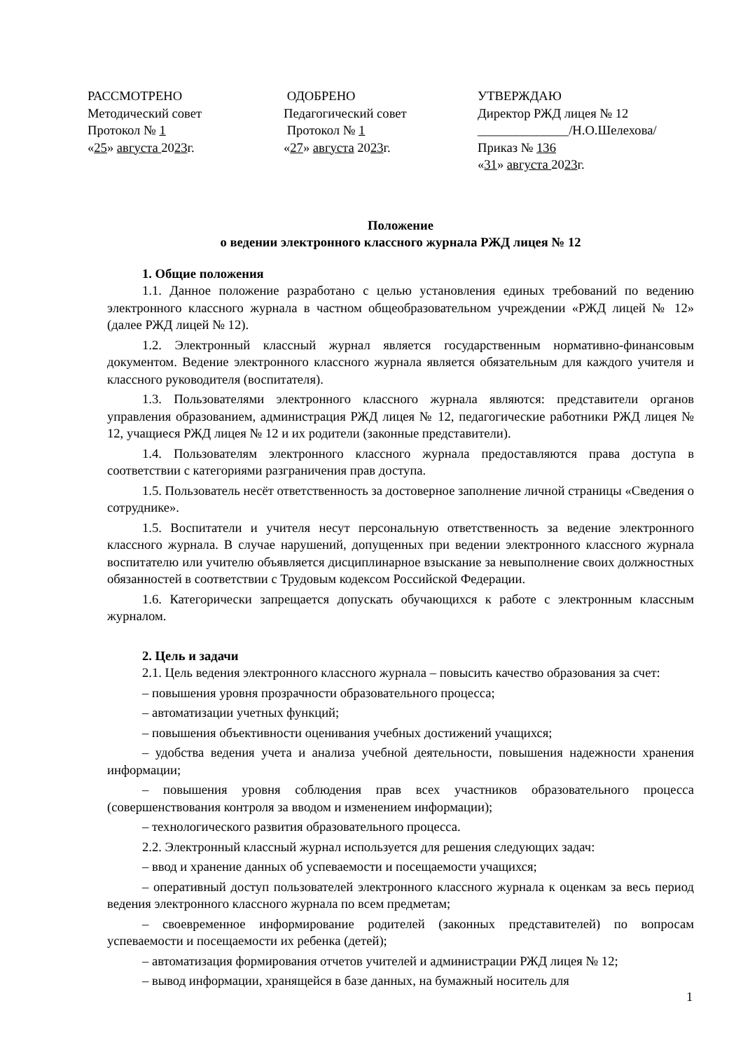РАССМОТРЕНО
Методический совет
Протокол № 1
«25» августа 2023г.
ОДОБРЕНО
Педагогический совет
Протокол № 1
«27» августа 2023г.
УТВЕРЖДАЮ
Директор РЖД лицея № 12
______________/Н.О.Шелехова/
Приказ № 136
«31» августа 2023г.
Положение
о ведении электронного классного журнала РЖД лицея № 12
1. Общие положения
1.1. Данное положение разработано с целью установления единых требований по ведению электронного классного журнала в частном общеобразовательном учреждении «РЖД лицей № 12» (далее РЖД лицей № 12).
1.2. Электронный классный журнал является государственным нормативно-финансовым документом. Ведение электронного классного журнала является обязательным для каждого учителя и классного руководителя (воспитателя).
1.3. Пользователями электронного классного журнала являются: представители органов управления образованием, администрация РЖД лицея № 12, педагогические работники РЖД лицея № 12, учащиеся РЖД лицея № 12 и их родители (законные представители).
1.4. Пользователям электронного классного журнала предоставляются права доступа в соответствии с категориями разграничения прав доступа.
1.5. Пользователь несёт ответственность за достоверное заполнение личной страницы «Сведения о сотруднике».
1.5. Воспитатели и учителя несут персональную ответственность за ведение электронного классного журнала. В случае нарушений, допущенных при ведении электронного классного журнала воспитателю или учителю объявляется дисциплинарное взыскание за невыполнение своих должностных обязанностей в соответствии с Трудовым кодексом Российской Федерации.
1.6. Категорически запрещается допускать обучающихся к работе с электронным классным журналом.
2. Цель и задачи
2.1. Цель ведения электронного классного журнала – повысить качество образования за счет:
– повышения уровня прозрачности образовательного процесса;
– автоматизации учетных функций;
– повышения объективности оценивания учебных достижений учащихся;
– удобства ведения учета и анализа учебной деятельности, повышения надежности хранения информации;
– повышения уровня соблюдения прав всех участников образовательного процесса (совершенствования контроля за вводом и изменением информации);
– технологического развития образовательного процесса.
2.2. Электронный классный журнал используется для решения следующих задач:
– ввод и хранение данных об успеваемости и посещаемости учащихся;
– оперативный доступ пользователей электронного классного журнала к оценкам за весь период ведения электронного классного журнала по всем предметам;
– своевременное информирование родителей (законных представителей) по вопросам успеваемости и посещаемости их ребенка (детей);
– автоматизация формирования отчетов учителей и администрации РЖД лицея № 12;
– вывод информации, хранящейся в базе данных, на бумажный носитель для
1